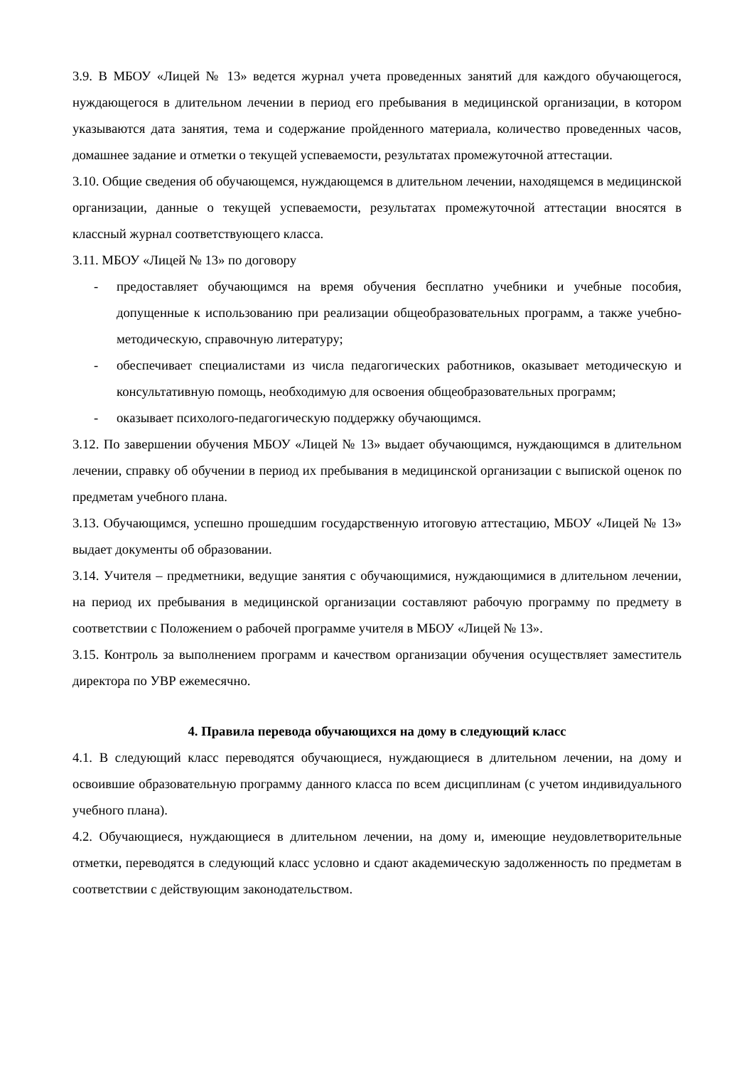3.9. В МБОУ «Лицей № 13» ведется журнал учета проведенных занятий для каждого обучающегося, нуждающегося в длительном лечении в период его пребывания в медицинской организации, в котором указываются дата занятия, тема и содержание пройденного материала, количество проведенных часов, домашнее задание и отметки о текущей успеваемости, результатах промежуточной аттестации.
3.10. Общие сведения об обучающемся, нуждающемся в длительном лечении, находящемся в медицинской организации, данные о текущей успеваемости, результатах промежуточной аттестации вносятся в классный журнал соответствующего класса.
3.11. МБОУ «Лицей № 13» по договору
- предоставляет обучающимся на время обучения бесплатно учебники и учебные пособия, допущенные к использованию при реализации общеобразовательных программ, а также учебно-методическую, справочную литературу;
- обеспечивает специалистами из числа педагогических работников, оказывает методическую и консультативную помощь, необходимую для освоения общеобразовательных программ;
- оказывает психолого-педагогическую поддержку обучающимся.
3.12. По завершении обучения МБОУ «Лицей № 13» выдает обучающимся, нуждающимся в длительном лечении, справку об обучении в период их пребывания в медицинской организации с выпиской оценок по предметам учебного плана.
3.13. Обучающимся, успешно прошедшим государственную итоговую аттестацию, МБОУ «Лицей № 13» выдает документы об образовании.
3.14. Учителя – предметники, ведущие занятия с обучающимися, нуждающимися в длительном лечении, на период их пребывания в медицинской организации составляют рабочую программу по предмету в соответствии с Положением о рабочей программе учителя в МБОУ «Лицей № 13».
3.15. Контроль за выполнением программ и качеством организации обучения осуществляет заместитель директора по УВР ежемесячно.
4. Правила перевода обучающихся на дому в следующий класс
4.1. В следующий класс переводятся обучающиеся, нуждающиеся в длительном лечении, на дому и освоившие образовательную программу данного класса по всем дисциплинам (с учетом индивидуального учебного плана).
4.2. Обучающиеся, нуждающиеся в длительном лечении, на дому и, имеющие неудовлетворительные отметки, переводятся в следующий класс условно и сдают академическую задолженность по предметам в соответствии с действующим законодательством.